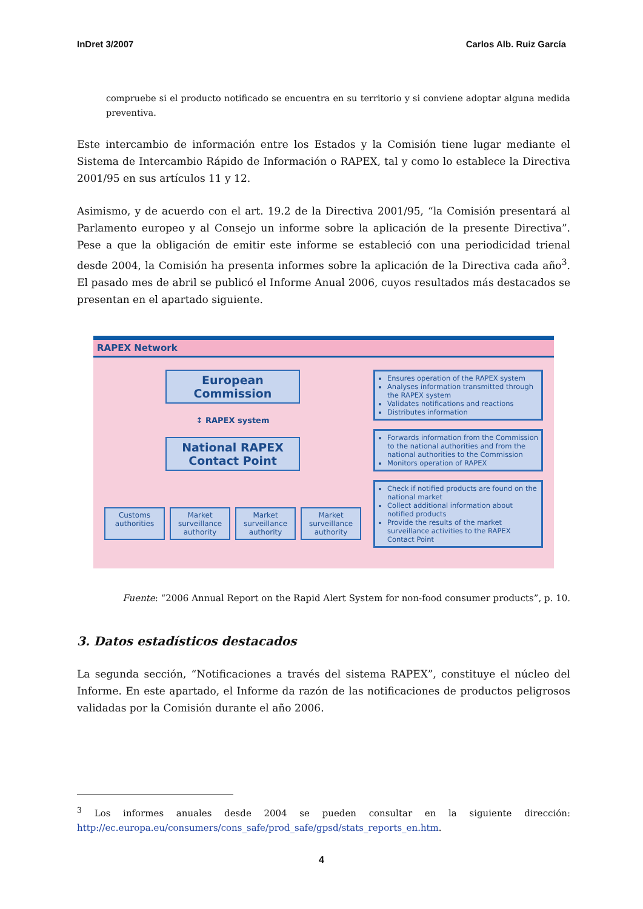InDret 3/2007 Carlos Alb. Ruiz García
compruebe si el producto notificado se encuentra en su territorio y si conviene adoptar alguna medida preventiva.
Este intercambio de información entre los Estados y la Comisión tiene lugar mediante el Sistema de Intercambio Rápido de Información o RAPEX, tal y como lo establece la Directiva 2001/95 en sus artículos 11 y 12.
Asimismo, y de acuerdo con el art. 19.2 de la Directiva 2001/95, “la Comisión presentará al Parlamento europeo y al Consejo un informe sobre la aplicación de la presente Directiva”. Pese a que la obligación de emitir este informe se estableció con una periodicidad trienal desde 2004, la Comisión ha presenta informes sobre la aplicación de la Directiva cada año<sup>3</sup>. El pasado mes de abril se publicó el Informe Anual 2006, cuyos resultados más destacados se presentan en el apartado siguiente.
RAPEX Network
European Commission
↕ RAPEX system
National RAPEX Contact Point
Customs authorities Market surveillance authority Market surveillance authority Market surveillance authority
Ensures operation of the RAPEX system
Analyses information transmitted through the RAPEX system
Validates notifications and reactions
Distributes information
Forwards information from the Commission to the national authorities and from the national authorities to the Commission
Monitors operation of RAPEX
Check if notified products are found on the national market
Collect additional information about notified products
Provide the results of the market surveillance activities to the RAPEX Contact Point
Fuente: “2006 Annual Report on the Rapid Alert System for non-food consumer products”, p. 10.
3. Datos estadísticos destacados
La segunda sección, “Notificaciones a través del sistema RAPEX”, constituye el núcleo del Informe. En este apartado, el Informe da razón de las notificaciones de productos peligrosos validadas por la Comisión durante el año 2006.
<sup>3</sup> Los informes anuales desde 2004 se pueden consultar en la siguiente dirección: http://ec.europa.eu/consumers/cons_safe/prod_safe/gpsd/stats_reports_en.htm.
4